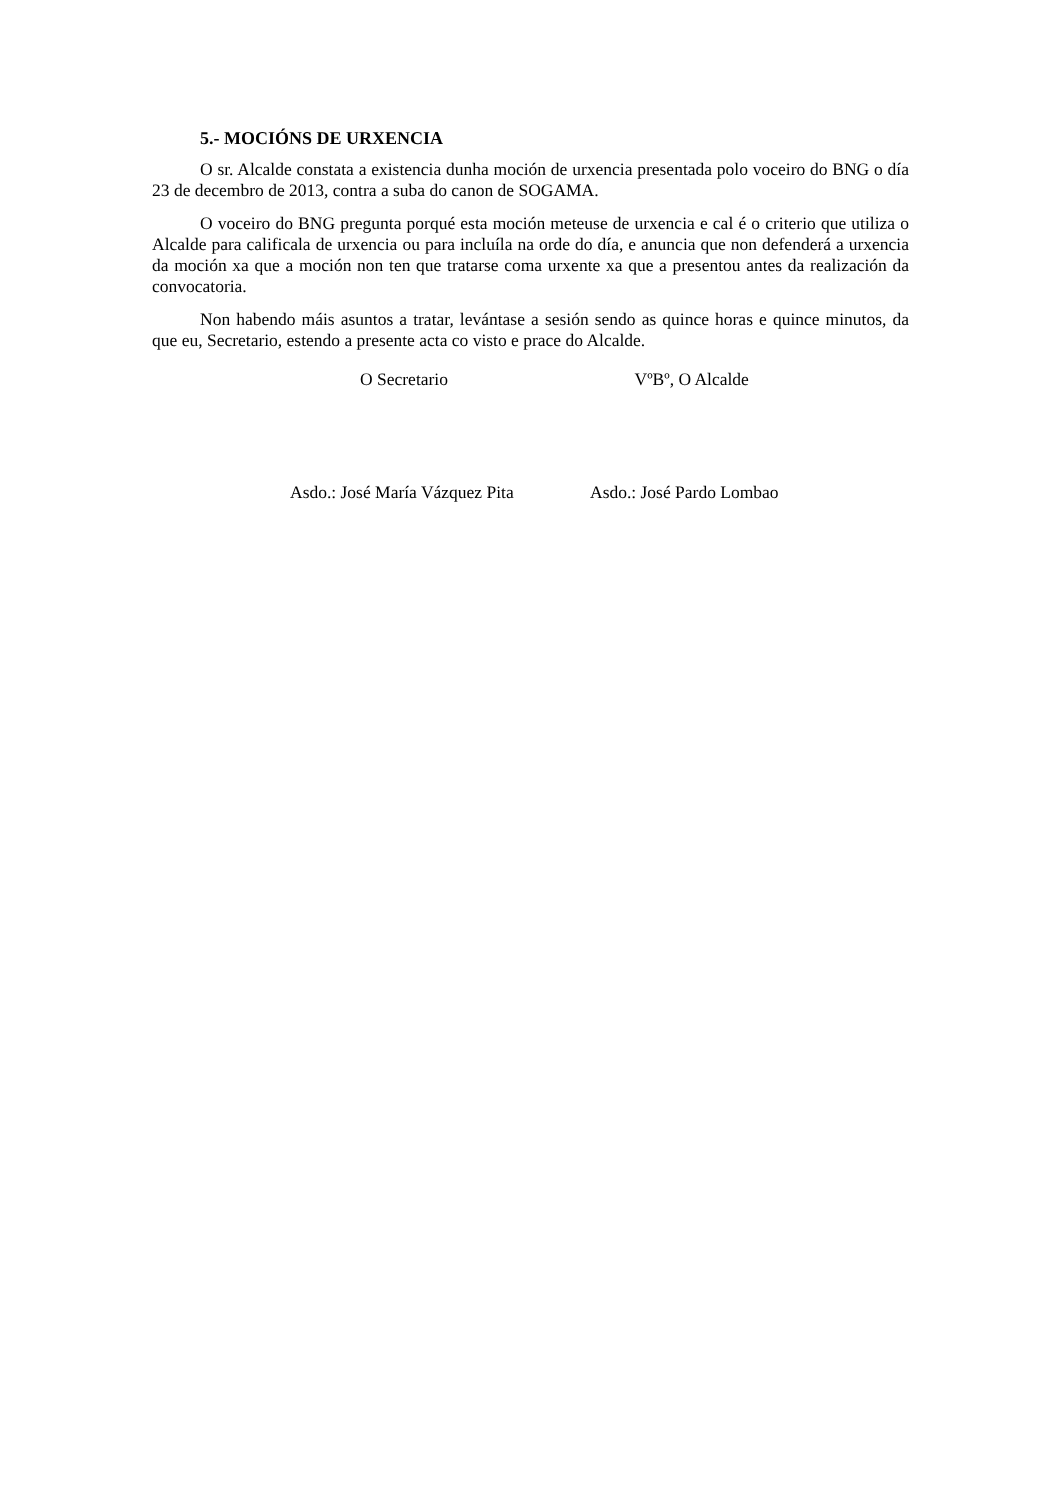5.- MOCIÓNS DE URXENCIA
O sr. Alcalde constata a existencia dunha moción de urxencia presentada polo voceiro do BNG o día 23 de decembro de 2013, contra a suba do canon de SOGAMA.
O voceiro do BNG pregunta porqué esta moción meteuse de urxencia e cal é o criterio que utiliza o Alcalde para calificala de urxencia ou para incluíla na orde do día, e anuncia que non defenderá a urxencia da moción xa que a moción non ten que tratarse coma urxente xa que a presentou antes da realización da convocatoria.
Non habendo máis asuntos a tratar, levántase a sesión sendo as quince horas e quince minutos, da que eu, Secretario, estendo a presente acta co visto e prace do Alcalde.
O Secretario VºBº, O Alcalde
Asdo.: José María Vázquez Pita
Asdo.: José Pardo Lombao